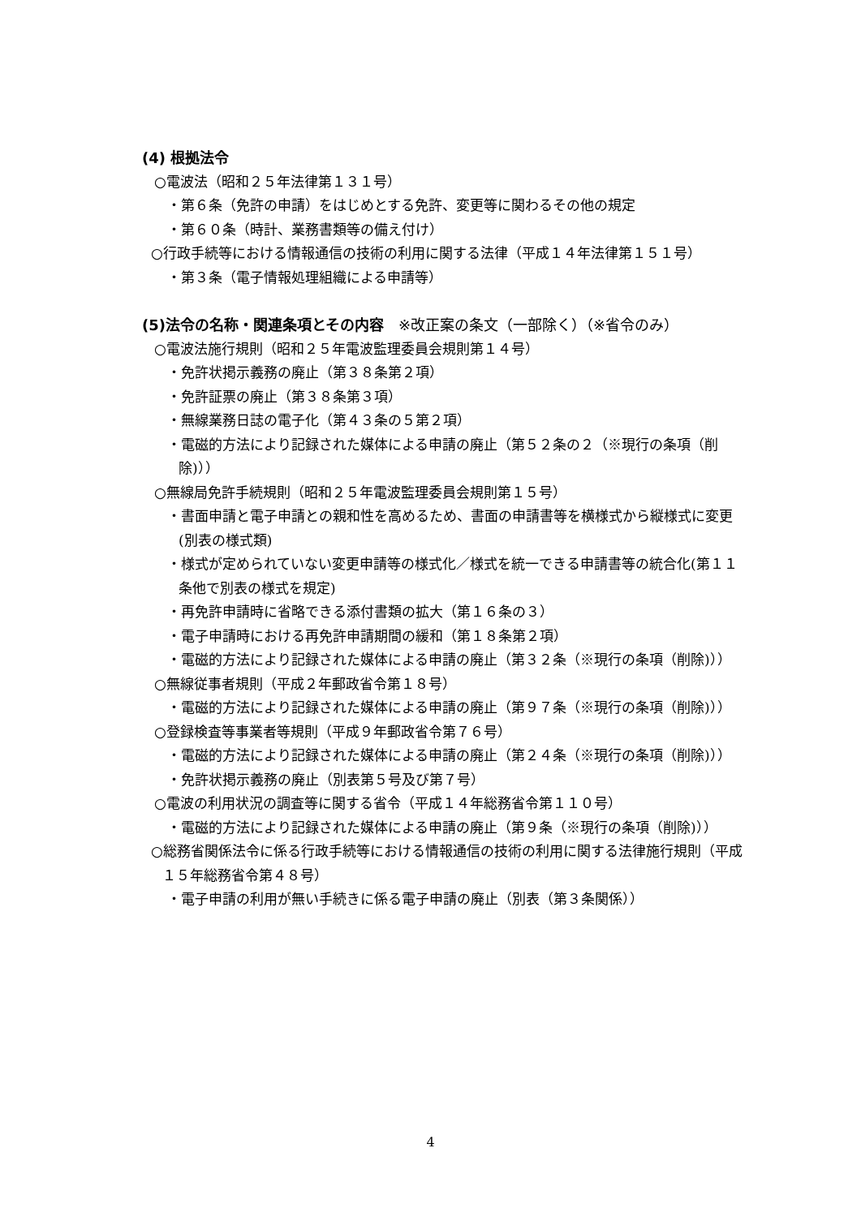(4) 根拠法令
○電波法（昭和２５年法律第１３１号）
・第６条（免許の申請）をはじめとする免許、変更等に関わるその他の規定
・第６０条（時計、業務書類等の備え付け）
○行政手続等における情報通信の技術の利用に関する法律（平成１４年法律第１５１号）
・第３条（電子情報処理組織による申請等）
(5)法令の名称・関連条項とその内容　※改正案の条文（一部除く）（※省令のみ）
○電波法施行規則（昭和２５年電波監理委員会規則第１４号）
・免許状掲示義務の廃止（第３８条第２項）
・免許証票の廃止（第３８条第３項）
・無線業務日誌の電子化（第４３条の５第２項）
・電磁的方法により記録された媒体による申請の廃止（第５２条の２（※現行の条項（削除)））
○無線局免許手続規則（昭和２５年電波監理委員会規則第１５号）
・書面申請と電子申請との親和性を高めるため、書面の申請書等を横様式から縦様式に変更(別表の様式類)
・様式が定められていない変更申請等の様式化／様式を統一できる申請書等の統合化(第１１条他で別表の様式を規定)
・再免許申請時に省略できる添付書類の拡大（第１６条の３）
・電子申請時における再免許申請期間の緩和（第１８条第２項）
・電磁的方法により記録された媒体による申請の廃止（第３２条（※現行の条項（削除)））
○無線従事者規則（平成２年郵政省令第１８号）
・電磁的方法により記録された媒体による申請の廃止（第９７条（※現行の条項（削除)））
○登録検査等事業者等規則（平成９年郵政省令第７６号）
・電磁的方法により記録された媒体による申請の廃止（第２４条（※現行の条項（削除)））
・免許状掲示義務の廃止（別表第５号及び第７号）
○電波の利用状況の調査等に関する省令（平成１４年総務省令第１１０号）
・電磁的方法により記録された媒体による申請の廃止（第９条（※現行の条項（削除)））
○総務省関係法令に係る行政手続等における情報通信の技術の利用に関する法律施行規則（平成１５年総務省令第４８号）
・電子申請の利用が無い手続きに係る電子申請の廃止（別表（第３条関係））
4